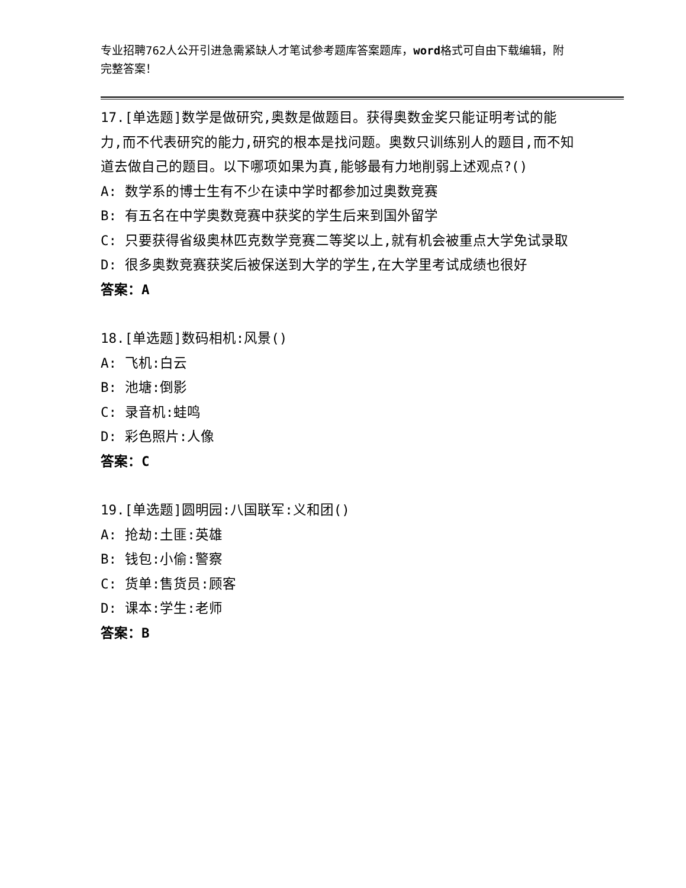专业招聘762人公开引进急需紧缺人才笔试参考题库答案题库，word格式可自由下载编辑，附完整答案！
17.[单选题]数学是做研究,奥数是做题目。获得奥数金奖只能证明考试的能力,而不代表研究的能力,研究的根本是找问题。奥数只训练别人的题目,而不知道去做自己的题目。以下哪项如果为真,能够最有力地削弱上述观点?()
A: 数学系的博士生有不少在读中学时都参加过奥数竞赛
B: 有五名在中学奥数竞赛中获奖的学生后来到国外留学
C: 只要获得省级奥林匹克数学竞赛二等奖以上,就有机会被重点大学免试录取
D: 很多奥数竞赛获奖后被保送到大学的学生,在大学里考试成绩也很好
答案：A
18.[单选题]数码相机:风景()
A: 飞机:白云
B: 池塘:倒影
C: 录音机:蛙鸣
D: 彩色照片:人像
答案：C
19.[单选题]圆明园:八国联军:义和团()
A: 抢劫:土匪:英雄
B: 钱包:小偷:警察
C: 货单:售货员:顾客
D: 课本:学生:老师
答案：B